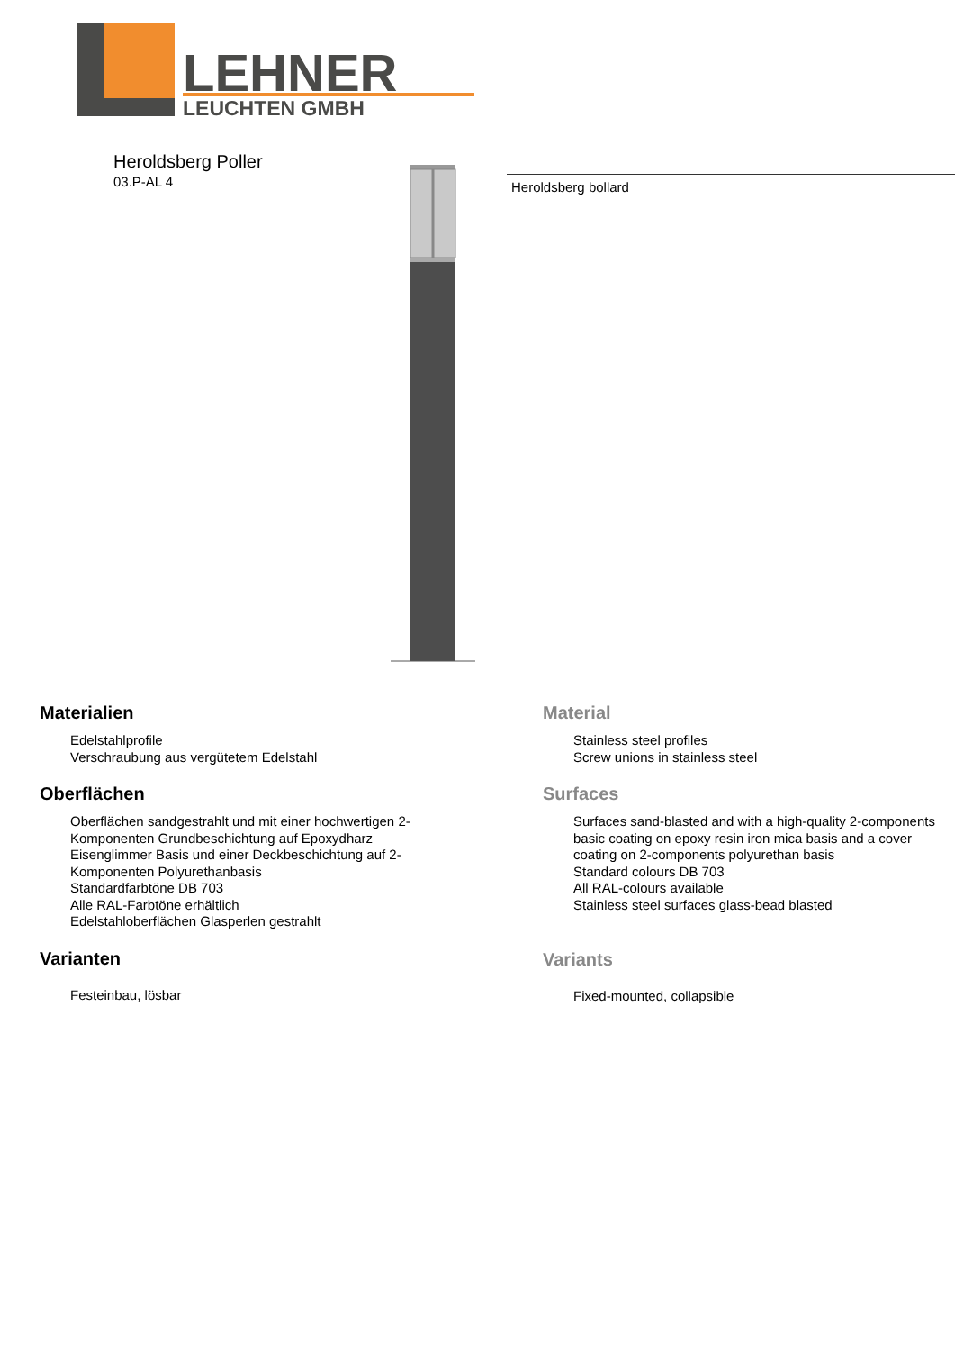LEHNER
LEUCHTEN GMBH
Heroldsberg Poller
03.P-AL 4
Heroldsberg bollard
Materialien
Edelstahlprofile
Verschraubung aus vergütetem Edelstahl
Oberflächen
Oberflächen sandgestrahlt und mit einer hochwertigen 2-
Komponenten Grundbeschichtung auf Epoxydharz
Eisenglimmer Basis und einer Deckbeschichtung auf 2-
Komponenten Polyurethanbasis
Standardfarbtöne DB 703
Alle RAL-Farbtöne erhältlich
Edelstahloberflächen Glasperlen gestrahlt
Varianten
Festeinbau, lösbar
Material
Stainless steel profiles
Screw unions in stainless steel
Surfaces
Surfaces sand-blasted and with a high-quality 2-components
basic coating on epoxy resin iron mica basis and a cover
coating on 2-components polyurethan basis
Standard colours DB 703
All RAL-colours available
Stainless steel surfaces glass-bead blasted
Variants
Fixed-mounted, collapsible